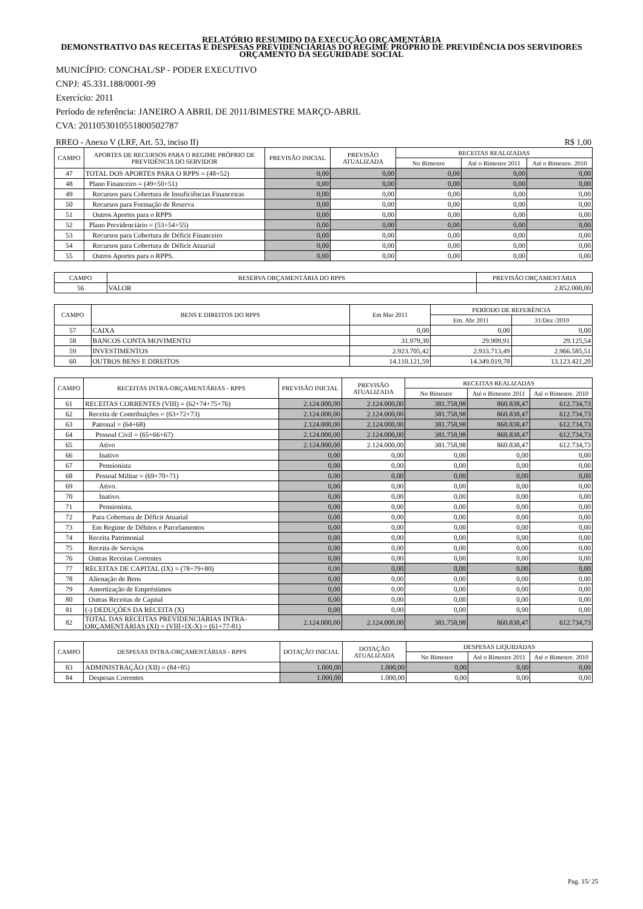RELATÓRIO RESUMIDO DA EXECUÇÃO ORÇAMENTÁRIA
DEMONSTRATIVO DAS RECEITAS E DESPESAS PREVIDENCIÁRIAS DO REGIME PRÓPRIO DE PREVIDÊNCIA DOS SERVIDORES
ORÇAMENTO DA SEGURIDADE SOCIAL
MUNICÍPIO: CONCHAL/SP - PODER EXECUTIVO
CNPJ: 45.331.188/0001-99
Exercício: 2011
Período de referência: JANEIRO A ABRIL DE 2011/BIMESTRE MARÇO-ABRIL
CVA: 20110530105518005027​87
RREO - Anexo V (LRF, Art. 53, inciso II) R$ 1,00
| CAMPO | APORTES DE RECURSOS PARA O REGIME PRÓPRIO DE PREVIDÊNCIA DO SERVIDOR | PREVISÃO INICIAL | PREVISÃO ATUALIZADA | RECEITAS REALIZADAS | | |
| --- | --- | --- | --- | --- | --- | --- |
| | | | | No Bimestre | Até o Bimestre 2011 | Até o Bimestre. 2010 |
| 47 | TOTAL DOS APORTES PARA O RPPS = (48+52) | 0,00 | 0,00 | 0,00 | 0,00 | 0,00 |
| 48 | Plano Financeiro = (49+50+51) | 0,00 | 0,00 | 0,00 | 0,00 | 0,00 |
| 49 | Recursos para Cobertura de Insuficiências Financeiras | 0,00 | 0,00 | 0,00 | 0,00 | 0,00 |
| 50 | Recursos para Formação de Reserva | 0,00 | 0,00 | 0,00 | 0,00 | 0,00 |
| 51 | Outros Aportes para o RPPS | 0,00 | 0,00 | 0,00 | 0,00 | 0,00 |
| 52 | Plano Previdenciário = (53+54+55) | 0,00 | 0,00 | 0,00 | 0,00 | 0,00 |
| 53 | Recursos para Cobertura de Déficit Financeiro | 0,00 | 0,00 | 0,00 | 0,00 | 0,00 |
| 54 | Recursos para Cobertura de Déficit Atuarial | 0,00 | 0,00 | 0,00 | 0,00 | 0,00 |
| 55 | Outros Aportes para o RPPS. | 0,00 | 0,00 | 0,00 | 0,00 | 0,00 |
| CAMPO | RESERVA ORÇAMENTÁRIA DO RPPS | PREVISÃO ORÇAMENTÁRIA |
| --- | --- | --- |
| 56 | VALOR | 2.852.000,00 |
| CAMPO | BENS E DIREITOS DO RPPS | Em Mar 2011 | PERÍODO DE REFERÊNCIA | |
| --- | --- | --- | --- | --- |
| | | | Em. Abr 2011 | 31/Dez /2010 |
| 57 | CAIXA | 0,00 | 0,00 | 0,00 |
| 58 | BANCOS CONTA MOVIMENTO | 31.979,30 | 29.909,91 | 29.125,54 |
| 59 | INVESTIMENTOS | 2.923.705,42 | 2.933.713,49 | 2.966.585,51 |
| 60 | OUTROS BENS E DIREITOS | 14.110.121,59 | 14.349.019,78 | 13.123.421,20 |
| CAMPO | RECEITAS INTRA-ORÇAMENTÁRIAS - RPPS | PREVISÃO INICIAL | PREVISÃO ATUALIZADA | RECEITAS REALIZADAS | | |
| --- | --- | --- | --- | --- | --- | --- |
| | | | | No Bimestre | Até o Bimestre 2011 | Até o Bimestre. 2010 |
| 61 | RECEITAS CORRENTES (VIII) = (62+74+75+76) | 2.124.000,00 | 2.124.000,00 | 381.758,98 | 860.838,47 | 612.734,73 |
| 62 | Receita de Contribuições = (63+72+73) | 2.124.000,00 | 2.124.000,00 | 381.758,98 | 860.838,47 | 612.734,73 |
| 63 | Patronal = (64+68) | 2.124.000,00 | 2.124.000,00 | 381.758,98 | 860.838,47 | 612.734,73 |
| 64 | Pessoal Civil = (65+66+67) | 2.124.000,00 | 2.124.000,00 | 381.758,98 | 860.838,47 | 612.734,73 |
| 65 | Ativo | 2.124.000,00 | 2.124.000,00 | 381.758,98 | 860.838,47 | 612.734,73 |
| 66 | Inativo | 0,00 | 0,00 | 0,00 | 0,00 | 0,00 |
| 67 | Pensionista | 0,00 | 0,00 | 0,00 | 0,00 | 0,00 |
| 68 | Pessoal Militar = (69+70+71) | 0,00 | 0,00 | 0,00 | 0,00 | 0,00 |
| 69 | Ativo. | 0,00 | 0,00 | 0,00 | 0,00 | 0,00 |
| 70 | Inativo. | 0,00 | 0,00 | 0,00 | 0,00 | 0,00 |
| 71 | Pensionista. | 0,00 | 0,00 | 0,00 | 0,00 | 0,00 |
| 72 | Para Cobertura de Déficit Atuarial | 0,00 | 0,00 | 0,00 | 0,00 | 0,00 |
| 73 | Em Regime de Débitos e Parcelamentos | 0,00 | 0,00 | 0,00 | 0,00 | 0,00 |
| 74 | Receita Patrimonial | 0,00 | 0,00 | 0,00 | 0,00 | 0,00 |
| 75 | Receita de Serviços | 0,00 | 0,00 | 0,00 | 0,00 | 0,00 |
| 76 | Outras Receitas Correntes | 0,00 | 0,00 | 0,00 | 0,00 | 0,00 |
| 77 | RECEITAS DE CAPITAL (IX) = (78+79+80) | 0,00 | 0,00 | 0,00 | 0,00 | 0,00 |
| 78 | Alienação de Bens | 0,00 | 0,00 | 0,00 | 0,00 | 0,00 |
| 79 | Amortização de Empréstimos | 0,00 | 0,00 | 0,00 | 0,00 | 0,00 |
| 80 | Outras Receitas de Capital | 0,00 | 0,00 | 0,00 | 0,00 | 0,00 |
| 81 | (-) DEDUÇÕES DA RECEITA (X) | 0,00 | 0,00 | 0,00 | 0,00 | 0,00 |
| 82 | TOTAL DAS RECEITAS PREVIDENCIÁRIAS INTRA-ORÇAMENTÁRIAS (XI) = (VIII+IX-X) = (61+77-81) | 2.124.000,00 | 2.124.000,00 | 381.758,98 | 860.838,47 | 612.734,73 |
| CAMPO | DESPESAS INTRA-ORÇAMENTÁRIAS - RPPS | DOTAÇÃO INICIAL | DOTAÇÃO ATUALIZADA | DESPESAS LIQUIDADAS | | |
| --- | --- | --- | --- | --- | --- | --- |
| | | | | No Bimestre | Até o Bimestre 2011 | Até o Bimestre. 2010 |
| 83 | ADMINISTRAÇÃO (XII) = (84+85) | 1.000,00 | 1.000,00 | 0,00 | 0,00 | 0,00 |
| 84 | Despesas Correntes | 1.000,00 | 1.000,00 | 0,00 | 0,00 | 0,00 |
Pag. 15/ 25